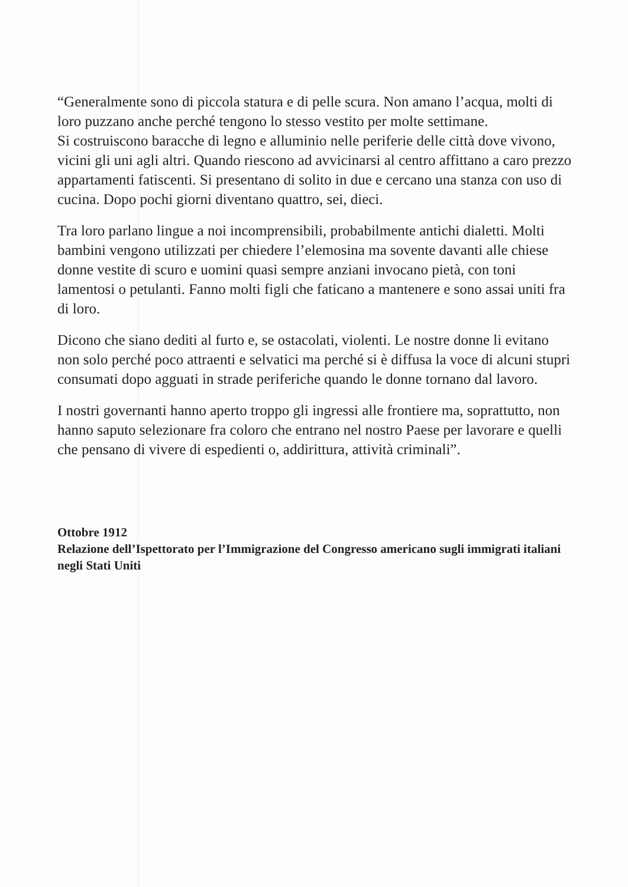“Generalmente sono di piccola statura e di pelle scura. Non amano l’acqua, molti di loro puzzano anche perché tengono lo stesso vestito per molte settimane.
Si costruiscono baracche di legno e alluminio nelle periferie delle città dove vivono, vicini gli uni agli altri. Quando riescono ad avvicinarsi al centro affittano a caro prezzo appartamenti fatiscenti. Si presentano di solito in due e cercano una stanza con uso di cucina. Dopo pochi giorni diventano quattro, sei, dieci.
Tra loro parlano lingue a noi incomprensibili, probabilmente antichi dialetti. Molti bambini vengono utilizzati per chiedere l’elemosina ma sovente davanti alle chiese donne vestite di scuro e uomini quasi sempre anziani invocano pietà, con toni lamentosi o petulanti. Fanno molti figli che faticano a mantenere e sono assai uniti fra di loro.
Dicono che siano dediti al furto e, se ostacolati, violenti. Le nostre donne li evitano non solo perché poco attraenti e selvatici ma perché si è diffusa la voce di alcuni stupri consumati dopo agguati in strade periferiche quando le donne tornano dal lavoro.
I nostri governanti hanno aperto troppo gli ingressi alle frontiere ma, soprattutto, non hanno saputo selezionare fra coloro che entrano nel nostro Paese per lavorare e quelli che pensano di vivere di espedienti o, addirittura, attività criminali”.
Ottobre 1912
Relazione dell’Ispettorato per l’Immigrazione del Congresso americano sugli immigrati italiani negli Stati Uniti